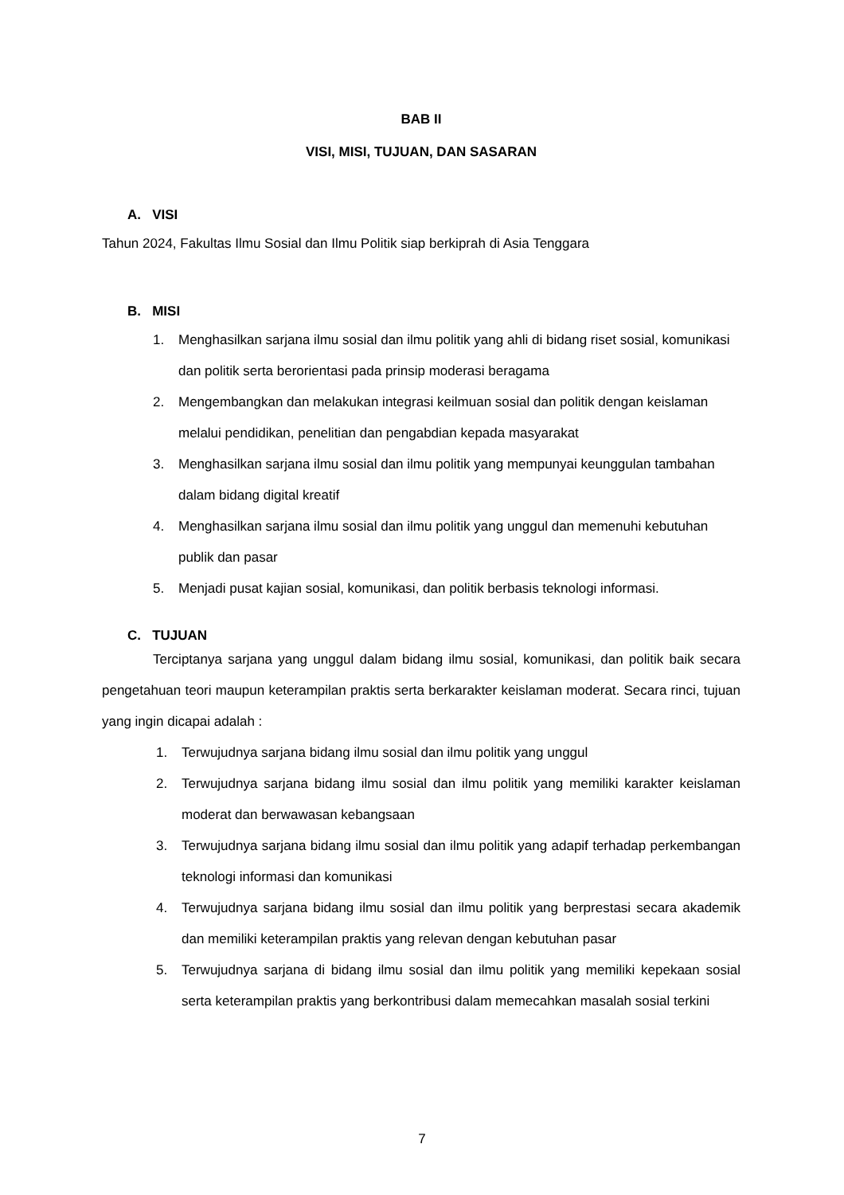BAB II
VISI, MISI, TUJUAN, DAN SASARAN
A. VISI
Tahun 2024, Fakultas Ilmu Sosial dan Ilmu Politik siap berkiprah di Asia Tenggara
B. MISI
1. Menghasilkan sarjana ilmu sosial dan ilmu politik yang ahli di bidang riset sosial, komunikasi dan politik serta berorientasi pada prinsip moderasi beragama
2. Mengembangkan dan melakukan integrasi keilmuan sosial dan politik dengan keislaman melalui pendidikan, penelitian dan pengabdian kepada masyarakat
3. Menghasilkan sarjana ilmu sosial dan ilmu politik yang mempunyai keunggulan tambahan dalam bidang digital kreatif
4. Menghasilkan sarjana ilmu sosial dan ilmu politik yang unggul dan memenuhi kebutuhan publik dan pasar
5. Menjadi pusat kajian sosial, komunikasi, dan politik berbasis teknologi informasi.
C. TUJUAN
Terciptanya sarjana yang unggul dalam bidang ilmu sosial, komunikasi, dan politik baik secara pengetahuan teori maupun keterampilan praktis serta berkarakter keislaman moderat. Secara rinci, tujuan yang ingin dicapai adalah :
1. Terwujudnya sarjana bidang ilmu sosial dan ilmu politik yang unggul
2. Terwujudnya sarjana bidang ilmu sosial dan ilmu politik yang memiliki karakter keislaman moderat dan berwawasan kebangsaan
3. Terwujudnya sarjana bidang ilmu sosial dan ilmu politik yang adapif terhadap perkembangan teknologi informasi dan komunikasi
4. Terwujudnya sarjana bidang ilmu sosial dan ilmu politik yang berprestasi secara akademik dan memiliki keterampilan praktis yang relevan dengan kebutuhan pasar
5. Terwujudnya sarjana di bidang ilmu sosial dan ilmu politik yang memiliki kepekaan sosial serta keterampilan praktis yang berkontribusi dalam memecahkan masalah sosial terkini
7